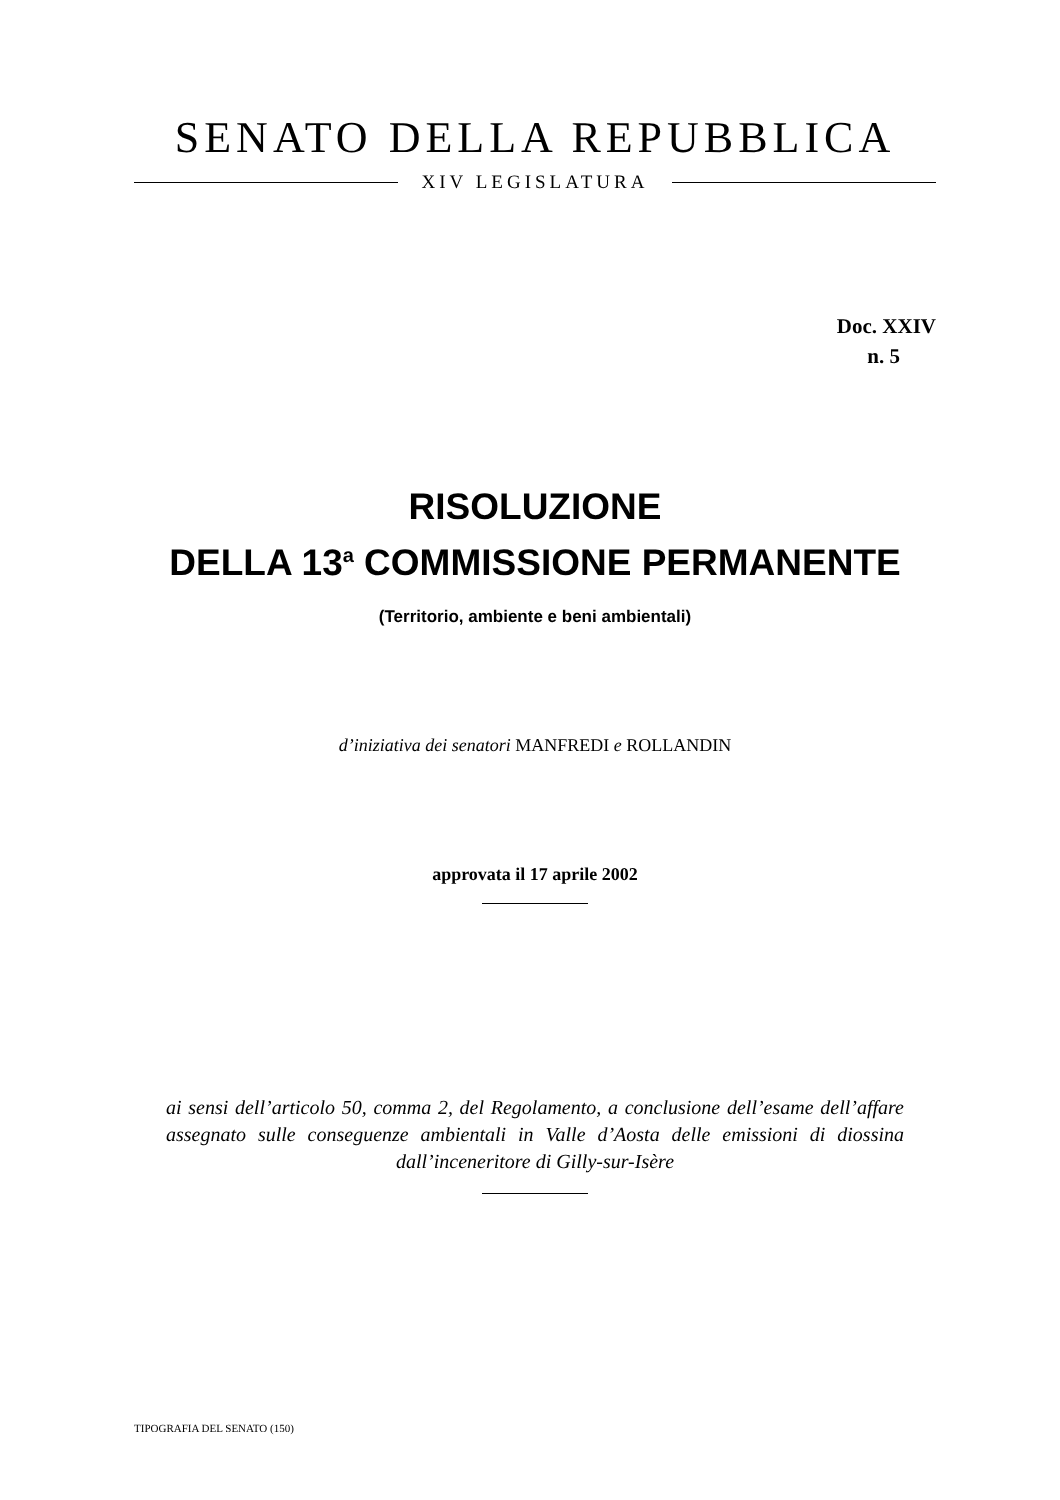SENATO DELLA REPUBBLICA
XIV LEGISLATURA
Doc. XXIV
n. 5
RISOLUZIONE
DELLA 13<sup>a</sup> COMMISSIONE PERMANENTE
(Territorio, ambiente e beni ambientali)
d’iniziativa dei senatori MANFREDI e ROLLANDIN
approvata il 17 aprile 2002
ai sensi dell’articolo 50, comma 2, del Regolamento, a conclusione dell’esame dell’affare assegnato sulle conseguenze ambientali in Valle d’Aosta delle emissioni di diossina dall’inceneritore di Gilly-sur-Isère
TIPOGRAFIA DEL SENATO (150)